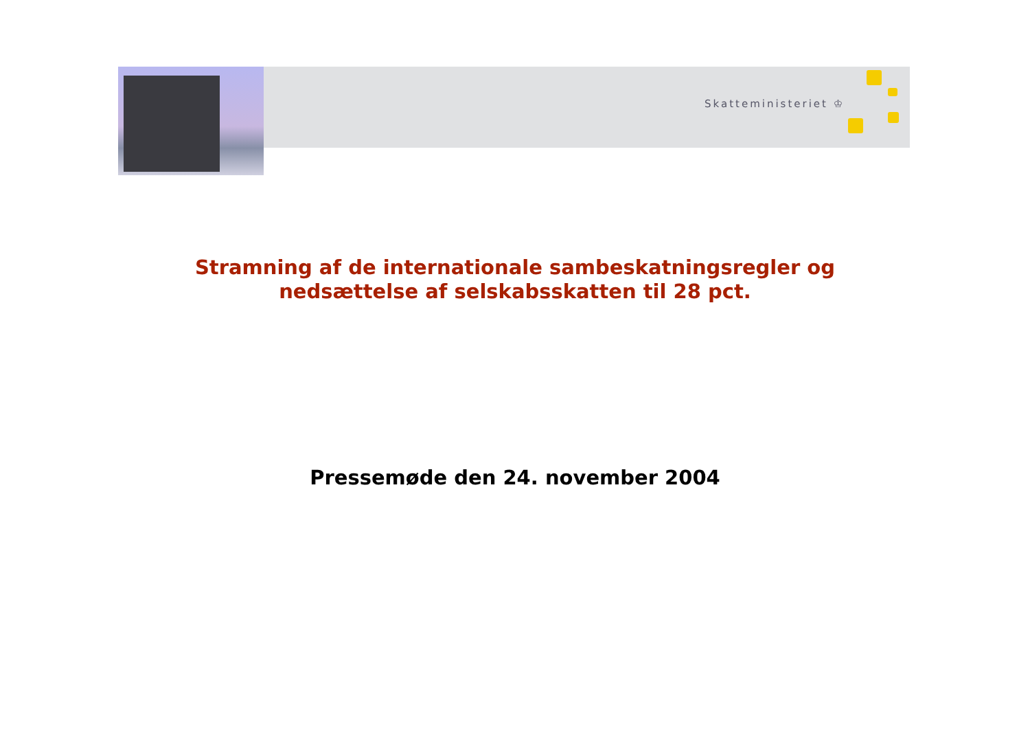Skatteministeriet ♔
Stramning af de internationale sambeskatningsregler og
nedsættelse af selskabsskatten til 28 pct.
Pressemøde den 24. november 2004